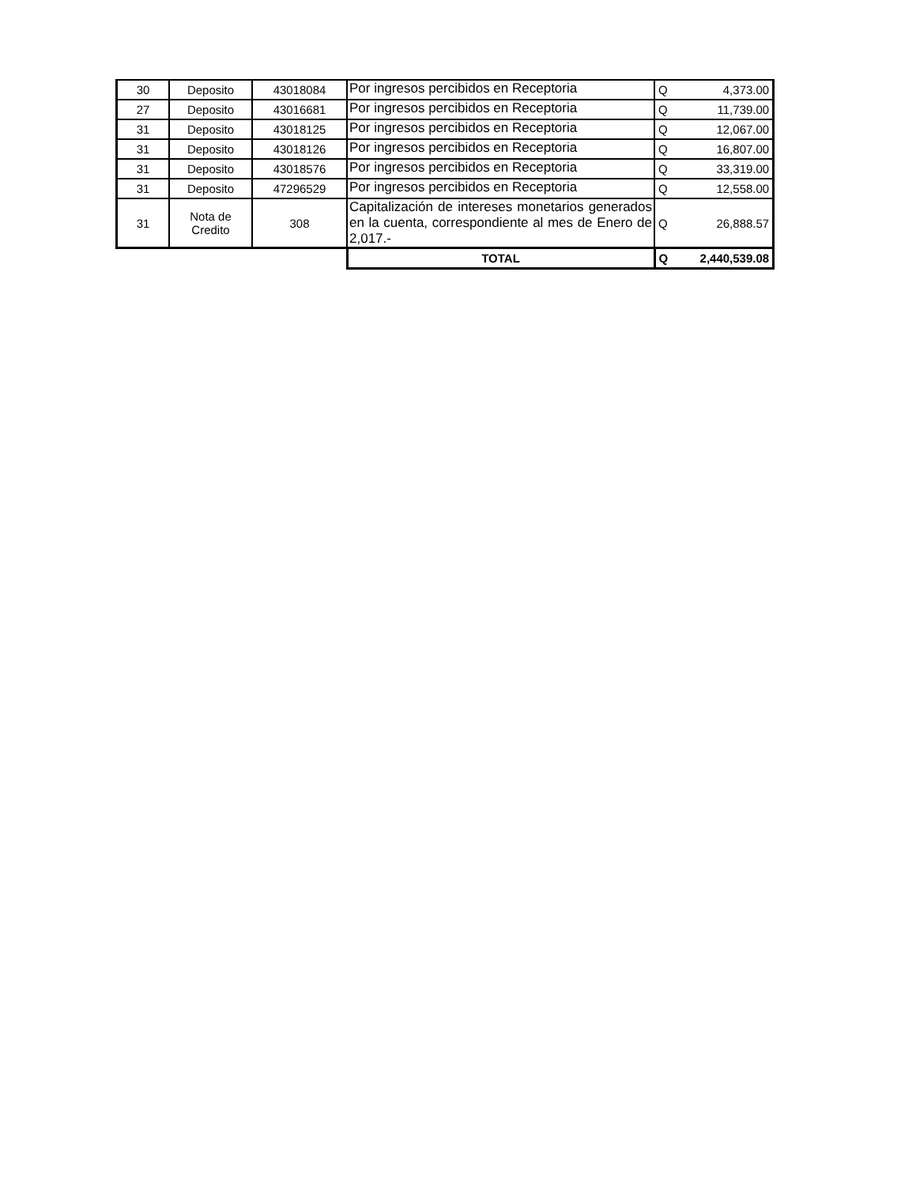| 30 | Deposito | 43018084 | Por ingresos percibidos en Receptoria | Q | 4,373.00 |
| 27 | Deposito | 43016681 | Por ingresos percibidos en Receptoria | Q | 11,739.00 |
| 31 | Deposito | 43018125 | Por ingresos percibidos en Receptoria | Q | 12,067.00 |
| 31 | Deposito | 43018126 | Por ingresos percibidos en Receptoria | Q | 16,807.00 |
| 31 | Deposito | 43018576 | Por ingresos percibidos en Receptoria | Q | 33,319.00 |
| 31 | Deposito | 47296529 | Por ingresos percibidos en Receptoria | Q | 12,558.00 |
| 31 | Nota de Credito | 308 | Capitalización de intereses monetarios generados en la cuenta, correspondiente al mes de Enero de 2,017.- | Q | 26,888.57 |
| | | | TOTAL | Q | 2,440,539.08 |